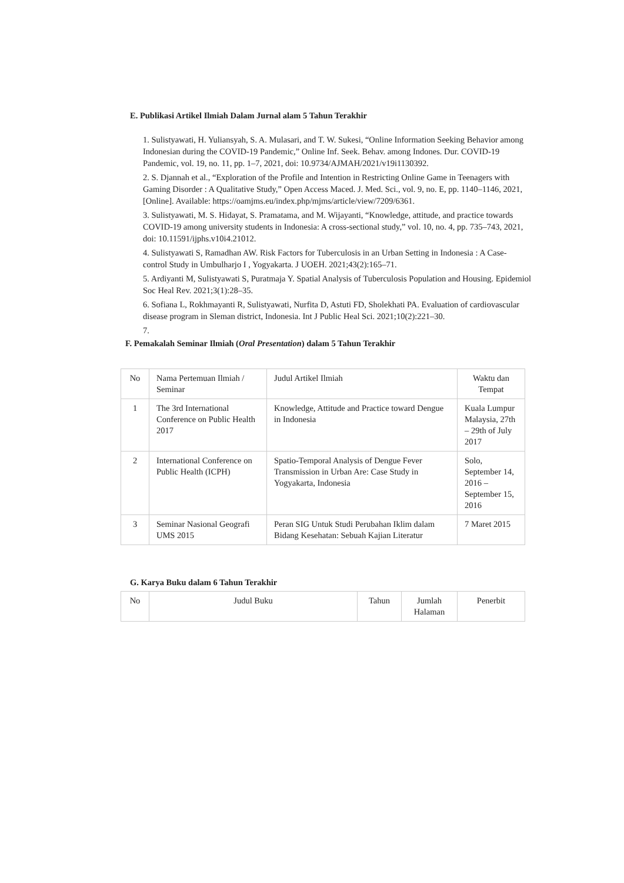E. Publikasi Artikel Ilmiah Dalam Jurnal alam 5 Tahun Terakhir
1. Sulistyawati, H. Yuliansyah, S. A. Mulasari, and T. W. Sukesi, “Online Information Seeking Behavior among Indonesian during the COVID-19 Pandemic,” Online Inf. Seek. Behav. among Indones. Dur. COVID-19 Pandemic, vol. 19, no. 11, pp. 1–7, 2021, doi: 10.9734/AJMAH/2021/v19i1130392.
2. S. Djannah et al., “Exploration of the Profile and Intention in Restricting Online Game in Teenagers with Gaming Disorder : A Qualitative Study,” Open Access Maced. J. Med. Sci., vol. 9, no. E, pp. 1140–1146, 2021, [Online]. Available: https://oamjms.eu/index.php/mjms/article/view/7209/6361.
3. Sulistyawati, M. S. Hidayat, S. Pramatama, and M. Wijayanti, “Knowledge, attitude, and practice towards COVID-19 among university students in Indonesia: A cross-sectional study,” vol. 10, no. 4, pp. 735–743, 2021, doi: 10.11591/ijphs.v10i4.21012.
4. Sulistyawati S, Ramadhan AW. Risk Factors for Tuberculosis in an Urban Setting in Indonesia : A Case- control Study in Umbulharjo I , Yogyakarta. J UOEH. 2021;43(2):165–71.
5. Ardiyanti M, Sulistyawati S, Puratmaja Y. Spatial Analysis of Tuberculosis Population and Housing. Epidemiol Soc Heal Rev. 2021;3(1):28–35.
6. Sofiana L, Rokhmayanti R, Sulistyawati, Nurfita D, Astuti FD, Sholekhati PA. Evaluation of cardiovascular disease program in Sleman district, Indonesia. Int J Public Heal Sci. 2021;10(2):221–30.
7.
F. Pemakalah Seminar Ilmiah (Oral Presentation) dalam 5 Tahun Terakhir
| No | Nama Pertemuan Ilmiah / Seminar | Judul Artikel Ilmiah | Waktu dan Tempat |
| --- | --- | --- | --- |
| 1 | The 3rd International Conference on Public Health 2017 | Knowledge, Attitude and Practice toward Dengue in Indonesia | Kuala Lumpur Malaysia, 27th – 29th of July 2017 |
| 2 | International Conference on Public Health (ICPH) | Spatio-Temporal Analysis of Dengue Fever Transmission in Urban Are: Case Study in Yogyakarta, Indonesia | Solo, September 14, 2016 – September 15, 2016 |
| 3 | Seminar Nasional Geografi UMS 2015 | Peran SIG Untuk Studi Perubahan Iklim dalam Bidang Kesehatan: Sebuah Kajian Literatur | 7 Maret 2015 |
G. Karya Buku dalam 6 Tahun Terakhir
| No | Judul Buku | Tahun | Jumlah Halaman | Penerbit |
| --- | --- | --- | --- | --- |